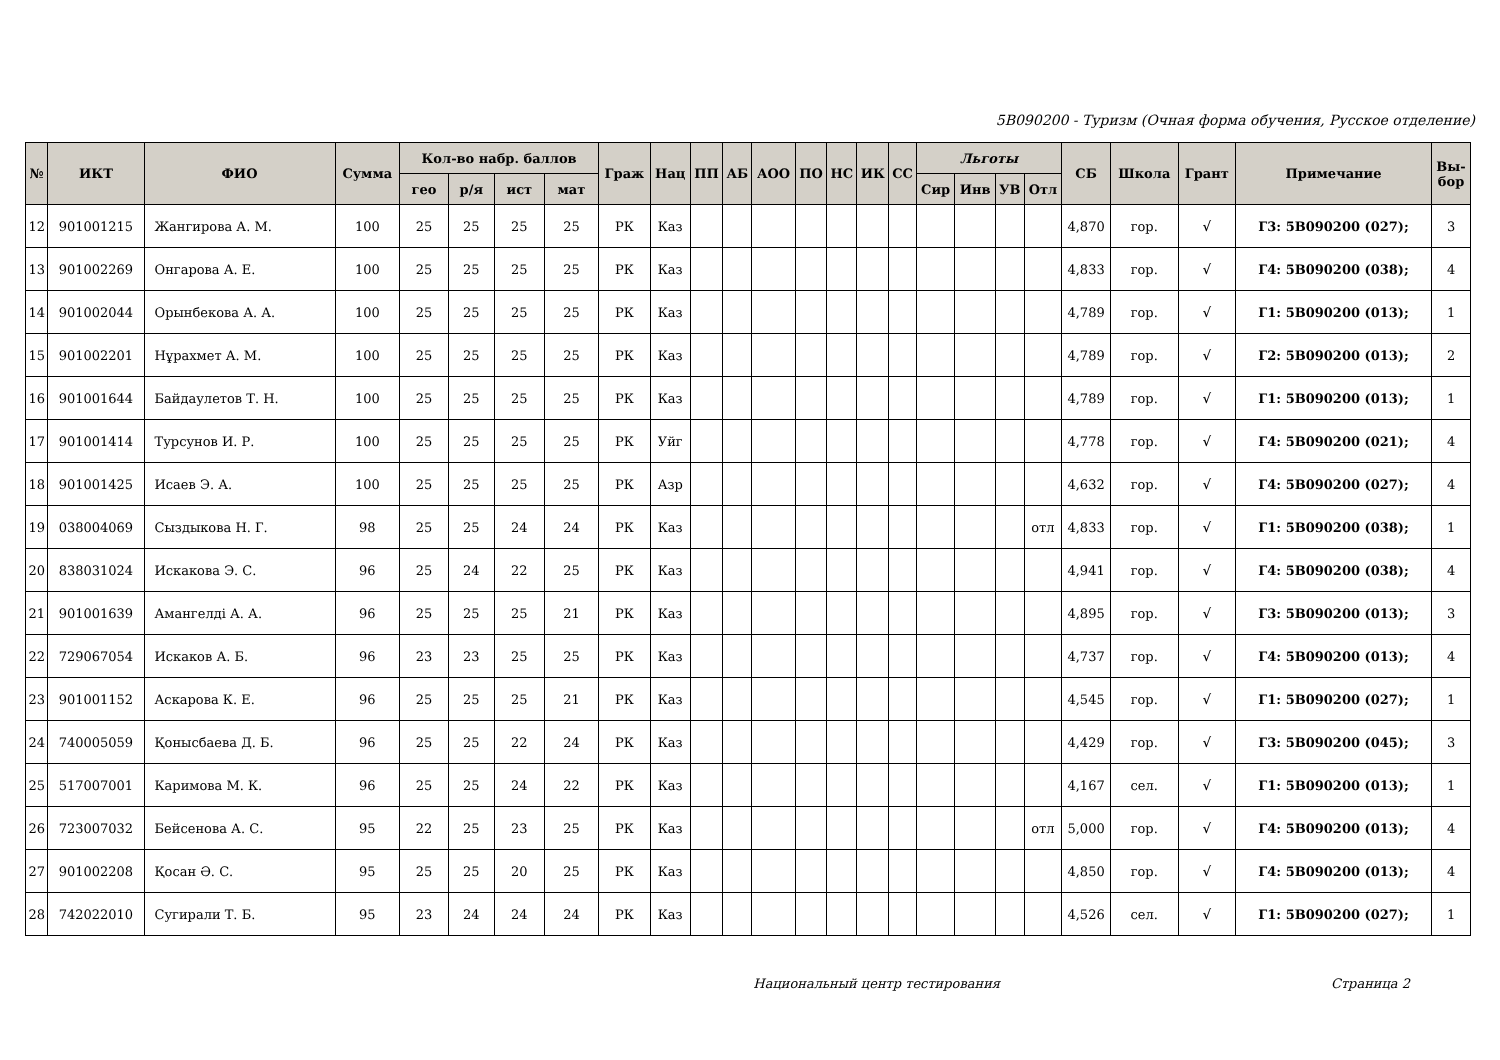5B090200 - Туризм (Очная форма обучения, Русское отделение)
| № | ИКТ | ФИО | Сумма | Кол-во набр. баллов | | | | Граж | Нац | ПП | АБ | АОО | ПО | НС | ИК | СС | Льготы | | | | СБ | Школа | Грант | Примечание | Вы- бор |
| --- | --- | --- | --- | --- | --- | --- | --- | --- | --- | --- | --- | --- | --- | --- | --- | --- | --- | --- | --- | --- | --- | --- | --- | --- | --- |
| | | | | гео | р/я | ист | мат | | | | | | | | | | Сир | Инв | УВ | Отл | | | | | |
| 12 | 901001215 | Жангирова А. М. | 100 | 25 | 25 | 25 | 25 | РК | Каз | | | | | | | | | | | | 4,870 | гор. | √ | Г3: 5B090200 (027); | 3 |
| 13 | 901002269 | Онгарова А. Е. | 100 | 25 | 25 | 25 | 25 | РК | Каз | | | | | | | | | | | | 4,833 | гор. | √ | Г4: 5B090200 (038); | 4 |
| 14 | 901002044 | Орынбекова А. А. | 100 | 25 | 25 | 25 | 25 | РК | Каз | | | | | | | | | | | | 4,789 | гор. | √ | Г1: 5B090200 (013); | 1 |
| 15 | 901002201 | Нұрахмет А. М. | 100 | 25 | 25 | 25 | 25 | РК | Каз | | | | | | | | | | | | 4,789 | гор. | √ | Г2: 5B090200 (013); | 2 |
| 16 | 901001644 | Байдаулетов Т. Н. | 100 | 25 | 25 | 25 | 25 | РК | Каз | | | | | | | | | | | | 4,789 | гор. | √ | Г1: 5B090200 (013); | 1 |
| 17 | 901001414 | Турсунов И. Р. | 100 | 25 | 25 | 25 | 25 | РК | Уйг | | | | | | | | | | | | 4,778 | гор. | √ | Г4: 5B090200 (021); | 4 |
| 18 | 901001425 | Исаев Э. А. | 100 | 25 | 25 | 25 | 25 | РК | Азр | | | | | | | | | | | | 4,632 | гор. | √ | Г4: 5B090200 (027); | 4 |
| 19 | 038004069 | Сыздыкова Н. Г. | 98 | 25 | 25 | 24 | 24 | РК | Каз | | | | | | | | | | | отл | 4,833 | гор. | √ | Г1: 5B090200 (038); | 1 |
| 20 | 838031024 | Искакова Э. С. | 96 | 25 | 24 | 22 | 25 | РК | Каз | | | | | | | | | | | | 4,941 | гор. | √ | Г4: 5B090200 (038); | 4 |
| 21 | 901001639 | Амангелді А. А. | 96 | 25 | 25 | 25 | 21 | РК | Каз | | | | | | | | | | | | 4,895 | гор. | √ | Г3: 5B090200 (013); | 3 |
| 22 | 729067054 | Искаков А. Б. | 96 | 23 | 23 | 25 | 25 | РК | Каз | | | | | | | | | | | | 4,737 | гор. | √ | Г4: 5B090200 (013); | 4 |
| 23 | 901001152 | Аскарова К. Е. | 96 | 25 | 25 | 25 | 21 | РК | Каз | | | | | | | | | | | | 4,545 | гор. | √ | Г1: 5B090200 (027); | 1 |
| 24 | 740005059 | Қонысбаева Д. Б. | 96 | 25 | 25 | 22 | 24 | РК | Каз | | | | | | | | | | | | 4,429 | гор. | √ | Г3: 5B090200 (045); | 3 |
| 25 | 517007001 | Каримова М. К. | 96 | 25 | 25 | 24 | 22 | РК | Каз | | | | | | | | | | | | 4,167 | сел. | √ | Г1: 5B090200 (013); | 1 |
| 26 | 723007032 | Бейсенова А. С. | 95 | 22 | 25 | 23 | 25 | РК | Каз | | | | | | | | | | | отл | 5,000 | гор. | √ | Г4: 5B090200 (013); | 4 |
| 27 | 901002208 | Қосан Ә. С. | 95 | 25 | 25 | 20 | 25 | РК | Каз | | | | | | | | | | | | 4,850 | гор. | √ | Г4: 5B090200 (013); | 4 |
| 28 | 742022010 | Сугирали Т. Б. | 95 | 23 | 24 | 24 | 24 | РК | Каз | | | | | | | | | | | | 4,526 | сел. | √ | Г1: 5B090200 (027); | 1 |
Национальный центр тестирования Страница 2